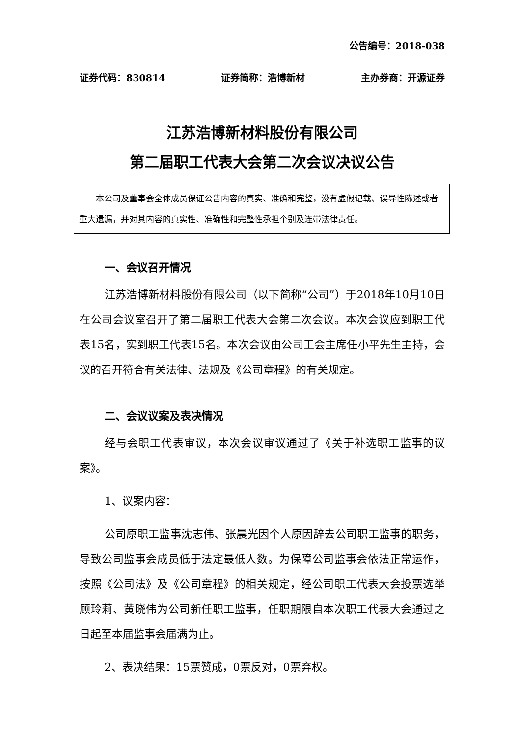公告编号：2018-038
证券代码：830814 证券简称：浩博新材 主办券商：开源证券
江苏浩博新材料股份有限公司
第二届职工代表大会第二次会议决议公告
本公司及董事会全体成员保证公告内容的真实、准确和完整，没有虚假记载、误导性陈述或者重大遗漏，并对其内容的真实性、准确性和完整性承担个别及连带法律责任。
一、会议召开情况
江苏浩博新材料股份有限公司（以下简称“公司”）于2018年10月10日在公司会议室召开了第二届职工代表大会第二次会议。本次会议应到职工代表15名，实到职工代表15名。本次会议由公司工会主席任小平先生主持，会议的召开符合有关法律、法规及《公司章程》的有关规定。
二、会议议案及表决情况
经与会职工代表审议，本次会议审议通过了《关于补选职工监事的议案》。
1、议案内容：
公司原职工监事沈志伟、张晨光因个人原因辞去公司职工监事的职务，导致公司监事会成员低于法定最低人数。为保障公司监事会依法正常运作，按照《公司法》及《公司章程》的相关规定，经公司职工代表大会投票选举顾玲莉、黄晓伟为公司新任职工监事，任职期限自本次职工代表大会通过之日起至本届监事会届满为止。
2、表决结果：15票赞成，0票反对，0票弃权。